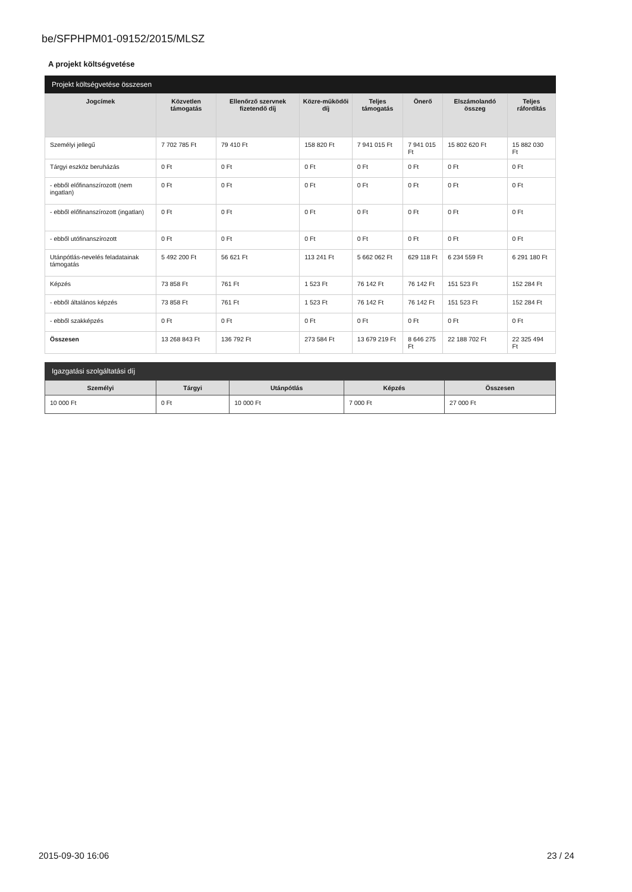be/SFPHPM01-09152/2015/MLSZ
A projekt költségvetése
Projekt költségvetése összesen
| Jogcímek | Közvetlen támogatás | Ellenőrző szervnek fizetendő díj | Közre-működői díj | Teljes támogatás | Önerő | Elszámolandó összeg | Teljes ráfordítás |
| --- | --- | --- | --- | --- | --- | --- | --- |
| Személyi jellegű | 7 702 785 Ft | 79 410 Ft | 158 820 Ft | 7 941 015 Ft | 7 941 015 Ft | 15 802 620 Ft | 15 882 030 Ft |
| Tárgyi eszköz beruházás | 0 Ft | 0 Ft | 0 Ft | 0 Ft | 0 Ft | 0 Ft | 0 Ft |
| - ebből előfinanszírozott (nem ingatlan) | 0 Ft | 0 Ft | 0 Ft | 0 Ft | 0 Ft | 0 Ft | 0 Ft |
| - ebből előfinanszírozott (ingatlan) | 0 Ft | 0 Ft | 0 Ft | 0 Ft | 0 Ft | 0 Ft | 0 Ft |
| - ebből utófinanszírozott | 0 Ft | 0 Ft | 0 Ft | 0 Ft | 0 Ft | 0 Ft | 0 Ft |
| Utánpótlás-nevelés feladatainak támogatás | 5 492 200 Ft | 56 621 Ft | 113 241 Ft | 5 662 062 Ft | 629 118 Ft | 6 234 559 Ft | 6 291 180 Ft |
| Képzés | 73 858 Ft | 761 Ft | 1 523 Ft | 76 142 Ft | 76 142 Ft | 151 523 Ft | 152 284 Ft |
| - ebből általános képzés | 73 858 Ft | 761 Ft | 1 523 Ft | 76 142 Ft | 76 142 Ft | 151 523 Ft | 152 284 Ft |
| - ebből szakképzés | 0 Ft | 0 Ft | 0 Ft | 0 Ft | 0 Ft | 0 Ft | 0 Ft |
| Összesen | 13 268 843 Ft | 136 792 Ft | 273 584 Ft | 13 679 219 Ft | 8 646 275 Ft | 22 188 702 Ft | 22 325 494 Ft |
Igazgatási szolgáltatási díj
| Személyi | Tárgyi | Utánpótlás | Képzés | Összesen |
| --- | --- | --- | --- | --- |
| 10 000 Ft | 0 Ft | 10 000 Ft | 7 000 Ft | 27 000 Ft |
2015-09-30 16:06 23 / 24